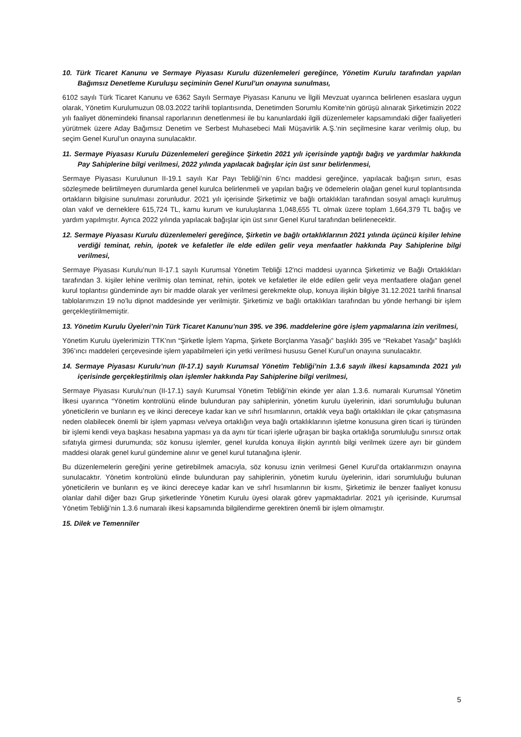10. Türk Ticaret Kanunu ve Sermaye Piyasası Kurulu düzenlemeleri gereğince, Yönetim Kurulu tarafından yapılan Bağımsız Denetleme Kuruluşu seçiminin Genel Kurul’un onayına sunulması,
6102 sayılı Türk Ticaret Kanunu ve 6362 Sayılı Sermaye Piyasası Kanunu ve İlgili Mevzuat uyarınca belirlenen esaslara uygun olarak, Yönetim Kurulumuzun 08.03.2022 tarihli toplantısında, Denetimden Sorumlu Komite’nin görüşü alınarak Şirketimizin 2022 yılı faaliyet dönemindeki finansal raporlarının denetlenmesi ile bu kanunlardaki ilgili düzenlemeler kapsamındaki diğer faaliyetleri yürütmek üzere Aday Bağımsız Denetim ve Serbest Muhasebeci Mali Müşavirlik A.Ş.’nin seçilmesine karar verilmiş olup, bu seçim Genel Kurul’un onayına sunulacaktır.
11. Sermaye Piyasası Kurulu Düzenlemeleri gereğince Şirketin 2021 yılı içerisinde yaptığı bağış ve yardımlar hakkında Pay Sahiplerine bilgi verilmesi, 2022 yılında yapılacak bağışlar için üst sınır belirlenmesi,
Sermaye Piyasası Kurulunun II-19.1 sayılı Kar Payı Tebliği’nin 6’ncı maddesi gereğince, yapılacak bağışın sınırı, esas sözleşmede belirtilmeyen durumlarda genel kurulca belirlenmeli ve yapılan bağış ve ödemelerin olağan genel kurul toplantısında ortakların bilgisine sunulması zorunludur. 2021 yılı içerisinde Şirketimiz ve bağlı ortaklıkları tarafından sosyal amaçlı kurulmuş olan vakıf ve derneklere 615,724 TL, kamu kurum ve kuruluşlarına 1,048,655 TL olmak üzere toplam 1,664,379 TL bağış ve yardım yapılmıştır. Ayrıca 2022 yılında yapılacak bağışlar için üst sınır Genel Kurul tarafından belirlenecektir.
12. Sermaye Piyasası Kurulu düzenlemeleri gereğince, Şirketin ve bağlı ortaklıklarının 2021 yılında üçüncü kişiler lehine verdiği teminat, rehin, ipotek ve kefaletler ile elde edilen gelir veya menfaatler hakkında Pay Sahiplerine bilgi verilmesi,
Sermaye Piyasası Kurulu’nun II-17.1 sayılı Kurumsal Yönetim Tebliği 12'nci maddesi uyarınca Şirketimiz ve Bağlı Ortaklıkları tarafından 3. kişiler lehine verilmiş olan teminat, rehin, ipotek ve kefaletler ile elde edilen gelir veya menfaatlere olağan genel kurul toplantısı gündeminde ayrı bir madde olarak yer verilmesi gerekmekte olup, konuya ilişkin bilgiye 31.12.2021 tarihli finansal tablolarımızın 19 no’lu dipnot maddesinde yer verilmiştir. Şirketimiz ve bağlı ortaklıkları tarafından bu yönde herhangi bir işlem gerçekleştirilmemiştir.
13. Yönetim Kurulu Üyeleri’nin Türk Ticaret Kanunu’nun 395. ve 396. maddelerine göre işlem yapmalarına izin verilmesi,
Yönetim Kurulu üyelerimizin TTK’nın “Şirketle İşlem Yapma, Şirkete Borçlanma Yasağı” başlıklı 395 ve “Rekabet Yasağı” başlıklı 396’ıncı maddeleri çerçevesinde işlem yapabilmeleri için yetki verilmesi hususu Genel Kurul’un onayına sunulacaktır.
14. Sermaye Piyasası Kurulu’nun (II-17.1) sayılı Kurumsal Yönetim Tebliği’nin 1.3.6 sayılı ilkesi kapsamında 2021 yılı içerisinde gerçekleştirilmiş olan işlemler hakkında Pay Sahiplerine bilgi verilmesi,
Sermaye Piyasası Kurulu’nun (II-17.1) sayılı Kurumsal Yönetim Tebliği’nin ekinde yer alan 1.3.6. numaralı Kurumsal Yönetim İlkesi uyarınca “Yönetim kontrolünü elinde bulunduran pay sahiplerinin, yönetim kurulu üyelerinin, idari sorumluluğu bulunan yöneticilerin ve bunların eş ve ikinci dereceye kadar kan ve sıhrî hısımlarının, ortaklık veya bağlı ortaklıkları ile çıkar çatışmasına neden olabilecek önemli bir işlem yapması ve/veya ortaklığın veya bağlı ortaklıklarının işletme konusuna giren ticari iş türünden bir işlemi kendi veya başkası hesabına yapması ya da aynı tür ticari işlerle uğraşan bir başka ortaklığa sorumluluğu sınırsız ortak sıfatıyla girmesi durumunda; söz konusu işlemler, genel kurulda konuya ilişkin ayrıntılı bilgi verilmek üzere ayrı bir gündem maddesi olarak genel kurul gündemine alınır ve genel kurul tutanağına işlenir.
Bu düzenlemelerin gereğini yerine getirebilmek amacıyla, söz konusu iznin verilmesi Genel Kurul’da ortaklarımızın onayına sunulacaktır. Yönetim kontrolünü elinde bulunduran pay sahiplerinin, yönetim kurulu üyelerinin, idari sorumluluğu bulunan yöneticilerin ve bunların eş ve ikinci dereceye kadar kan ve sıhrî hısımlarının bir kısmı, Şirketimiz ile benzer faaliyet konusu olanlar dahil diğer bazı Grup şirketlerinde Yönetim Kurulu üyesi olarak görev yapmaktadırlar. 2021 yılı içerisinde, Kurumsal Yönetim Tebliği’nin 1.3.6 numaralı ilkesi kapsamında bilgilendirme gerektiren önemli bir işlem olmamıştır.
15. Dilek ve Temenniler
5